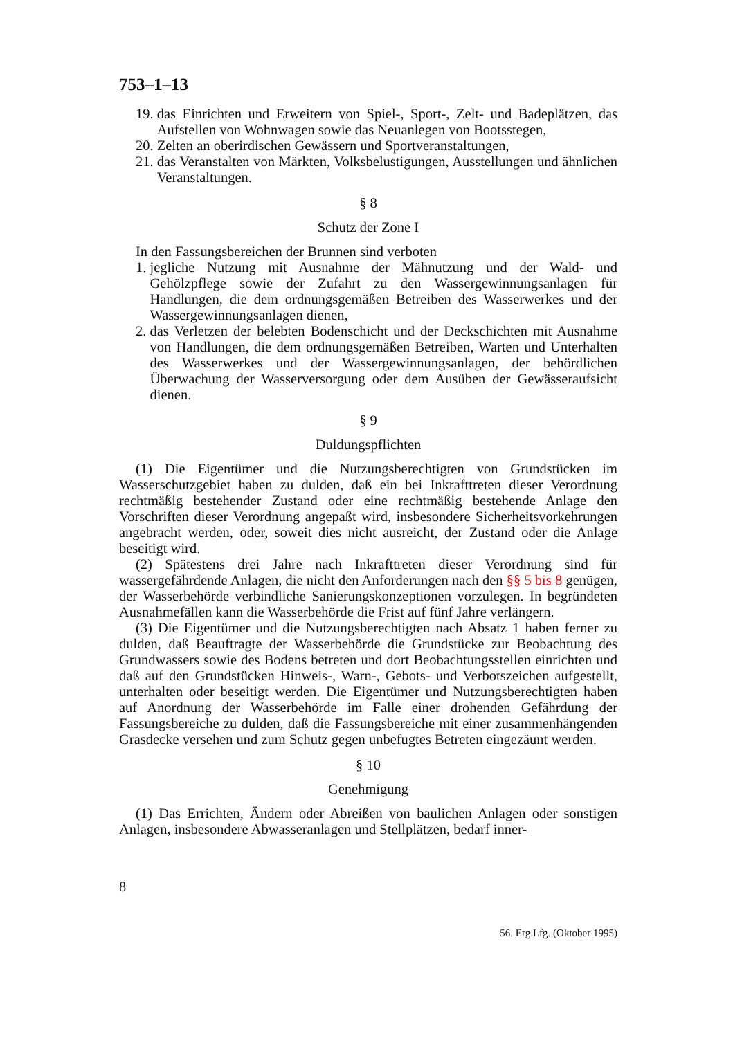753–1–13
19. das Einrichten und Erweitern von Spiel-, Sport-, Zelt- und Badeplätzen, das Aufstellen von Wohnwagen sowie das Neuanlegen von Bootsstegen,
20. Zelten an oberirdischen Gewässern und Sportveranstaltungen,
21. das Veranstalten von Märkten, Volksbelustigungen, Ausstellungen und ähnlichen Veranstaltungen.
§ 8
Schutz der Zone I
In den Fassungsbereichen der Brunnen sind verboten
1. jegliche Nutzung mit Ausnahme der Mähnutzung und der Wald- und Gehölzpflege sowie der Zufahrt zu den Wassergewinnungsanlagen für Handlungen, die dem ordnungsgemäßen Betreiben des Wasserwerkes und der Wassergewinnungsanlagen dienen,
2. das Verletzen der belebten Bodenschicht und der Deckschichten mit Ausnahme von Handlungen, die dem ordnungsgemäßen Betreiben, Warten und Unterhalten des Wasserwerkes und der Wassergewinnungsanlagen, der behördlichen Überwachung der Wasserversorgung oder dem Ausüben der Gewässeraufsicht dienen.
§ 9
Duldungspflichten
(1) Die Eigentümer und die Nutzungsberechtigten von Grundstücken im Wasserschutzgebiet haben zu dulden, daß ein bei Inkrafttreten dieser Verordnung rechtmäßig bestehender Zustand oder eine rechtmäßig bestehende Anlage den Vorschriften dieser Verordnung angepaßt wird, insbesondere Sicherheitsvorkehrungen angebracht werden, oder, soweit dies nicht ausreicht, der Zustand oder die Anlage beseitigt wird.
(2) Spätestens drei Jahre nach Inkrafttreten dieser Verordnung sind für wassergefährdende Anlagen, die nicht den Anforderungen nach den §§ 5 bis 8 genügen, der Wasserbehörde verbindliche Sanierungskonzeptionen vorzulegen. In begründeten Ausnahmefällen kann die Wasserbehörde die Frist auf fünf Jahre verlängern.
(3) Die Eigentümer und die Nutzungsberechtigten nach Absatz 1 haben ferner zu dulden, daß Beauftragte der Wasserbehörde die Grundstücke zur Beobachtung des Grundwassers sowie des Bodens betreten und dort Beobachtungsstellen einrichten und daß auf den Grundstücken Hinweis-, Warn-, Gebots- und Verbotszeichen aufgestellt, unterhalten oder beseitigt werden. Die Eigentümer und Nutzungsberechtigten haben auf Anordnung der Wasserbehörde im Falle einer drohenden Gefährdung der Fassungsbereiche zu dulden, daß die Fassungsbereiche mit einer zusammenhängenden Grasdecke versehen und zum Schutz gegen unbefugtes Betreten eingezäunt werden.
§ 10
Genehmigung
(1) Das Errichten, Ändern oder Abreißen von baulichen Anlagen oder sonstigen Anlagen, insbesondere Abwasseranlagen und Stellplätzen, bedarf inner-
8
56. Erg.Lfg. (Oktober 1995)